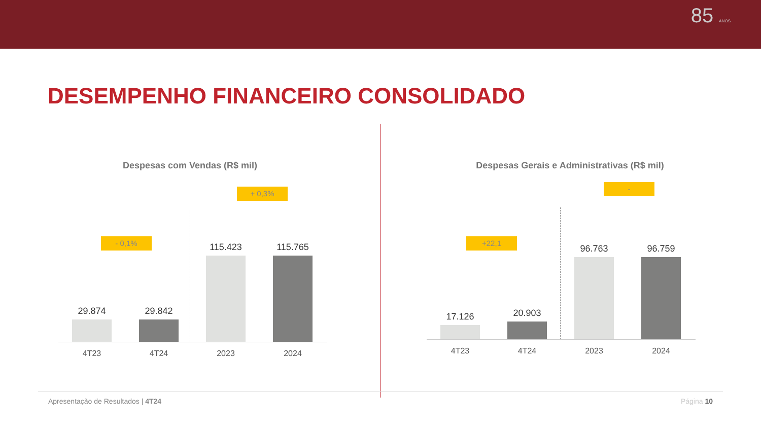85 ANOS
DESEMPENHO FINANCEIRO CONSOLIDADO
Despesas com Vendas (R$ mil)
- 0,1%
+ 0,3%
29.874 29.842 115.423 115.765
4T23 4T24 2023 2024
Despesas Gerais e Administrativas (R$ mil)
+22,1
-
17.126 20.903 96.763 96.759
4T23 4T24 2023 2024
Apresentação de Resultados | 4T24 Página 10